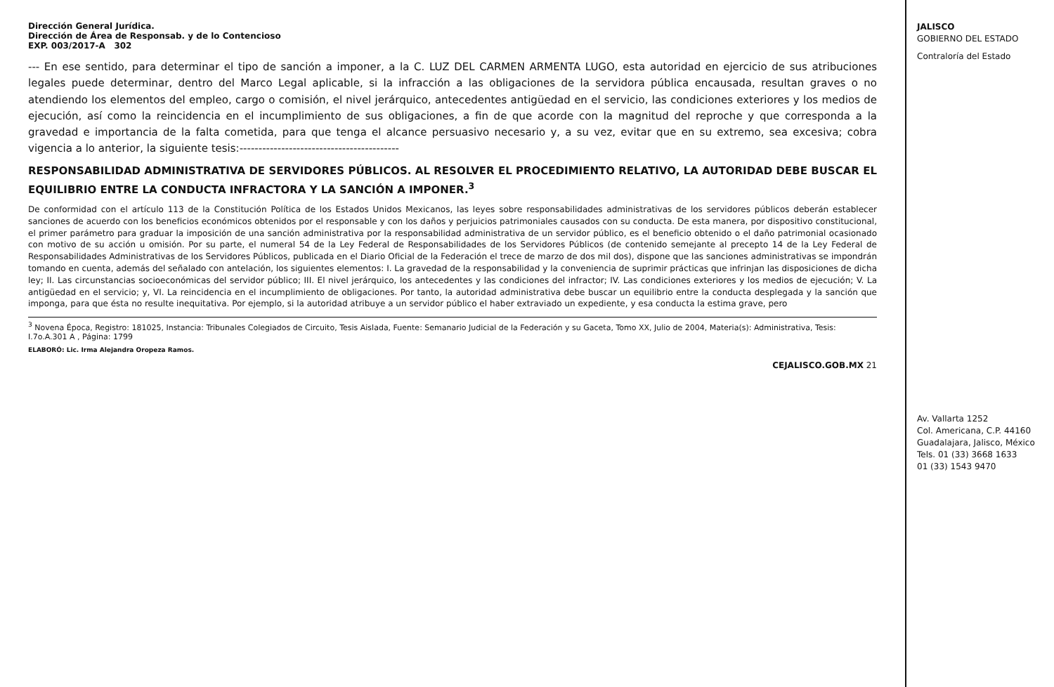Dirección General Jurídica.
Dirección de Área de Responsab. y de lo Contencioso
EXP. 003/2017-A 302
--- En ese sentido, para determinar el tipo de sanción a imponer, a la C. LUZ DEL CARMEN ARMENTA LUGO, esta autoridad en ejercicio de sus atribuciones legales puede determinar, dentro del Marco Legal aplicable, si la infracción a las obligaciones de la servidora pública encausada, resultan graves o no atendiendo los elementos del empleo, cargo o comisión, el nivel jerárquico, antecedentes antigüedad en el servicio, las condiciones exteriores y los medios de ejecución, así como la reincidencia en el incumplimiento de sus obligaciones, a fin de que acorde con la magnitud del reproche y que corresponda a la gravedad e importancia de la falta cometida, para que tenga el alcance persuasivo necesario y, a su vez, evitar que en su extremo, sea excesiva; cobra vigencia a lo anterior, la siguiente tesis:------------------------------------------
RESPONSABILIDAD ADMINISTRATIVA DE SERVIDORES PÚBLICOS. AL RESOLVER EL PROCEDIMIENTO RELATIVO, LA AUTORIDAD DEBE BUSCAR EL EQUILIBRIO ENTRE LA CONDUCTA INFRACTORA Y LA SANCIÓN A IMPONER.<sup>3</sup>
De conformidad con el artículo 113 de la Constitución Política de los Estados Unidos Mexicanos, las leyes sobre responsabilidades administrativas de los servidores públicos deberán establecer sanciones de acuerdo con los beneficios económicos obtenidos por el responsable y con los daños y perjuicios patrimoniales causados con su conducta. De esta manera, por dispositivo constitucional, el primer parámetro para graduar la imposición de una sanción administrativa por la responsabilidad administrativa de un servidor público, es el beneficio obtenido o el daño patrimonial ocasionado con motivo de su acción u omisión. Por su parte, el numeral 54 de la Ley Federal de Responsabilidades de los Servidores Públicos (de contenido semejante al precepto 14 de la Ley Federal de Responsabilidades Administrativas de los Servidores Públicos, publicada en el Diario Oficial de la Federación el trece de marzo de dos mil dos), dispone que las sanciones administrativas se impondrán tomando en cuenta, además del señalado con antelación, los siguientes elementos: I. La gravedad de la responsabilidad y la conveniencia de suprimir prácticas que infrinjan las disposiciones de dicha ley; II. Las circunstancias socioeconómicas del servidor público; III. El nivel jerárquico, los antecedentes y las condiciones del infractor; IV. Las condiciones exteriores y los medios de ejecución; V. La antigüedad en el servicio; y, VI. La reincidencia en el incumplimiento de obligaciones. Por tanto, la autoridad administrativa debe buscar un equilibrio entre la conducta desplegada y la sanción que imponga, para que ésta no resulte inequitativa. Por ejemplo, si la autoridad atribuye a un servidor público el haber extraviado un expediente, y esa conducta la estima grave, pero
<sup>3</sup> Novena Época, Registro: 181025, Instancia: Tribunales Colegiados de Circuito, Tesis Aislada, Fuente: Semanario Judicial de la Federación y su Gaceta, Tomo XX, Julio de 2004, Materia(s): Administrativa, Tesis: I.7o.A.301 A , Página: 1799
ELABORÓ: Lic. Irma Alejandra Oropeza Ramos.
CEJALISCO.GOB.MX 21
JALISCO
GOBIERNO DEL ESTADO
Contraloría del Estado
Av. Vallarta 1252
Col. Americana, C.P. 44160
Guadalajara, Jalisco, México
Tels. 01 (33) 3668 1633
01 (33) 1543 9470